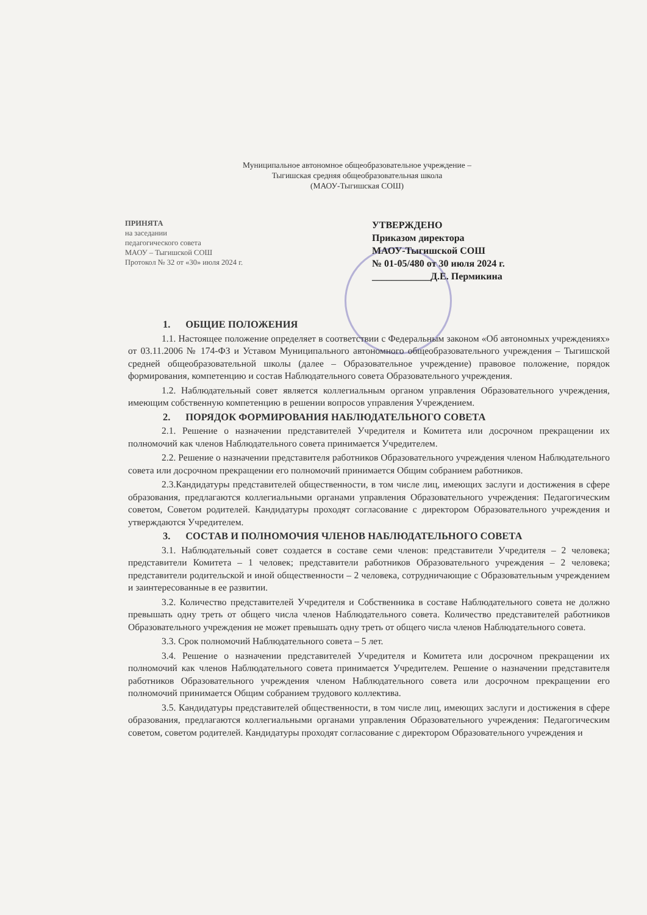Муниципальное автономное общеобразовательное учреждение –
Тыгишская средняя общеобразовательная школа
(МАОУ-Тыгишская СОШ)
ПРИНЯТА
на заседании
педагогического совета
МАОУ – Тыгишской СОШ
Протокол № 32 от «30» июля 2024 г.
УТВЕРЖДЕНО
Приказом директора
МАОУ-Тыгишской СОШ
№ 01-05/480 от 30 июля 2024 г.
____________Д.Е. Пермикина
1. ОБЩИЕ ПОЛОЖЕНИЯ
1.1. Настоящее положение определяет в соответствии с Федеральным законом «Об автономных учреждениях» от 03.11.2006 № 174-ФЗ и Уставом Муниципального автономного общеобразовательного учреждения – Тыгишской средней общеобразовательной школы (далее – Образовательное учреждение) правовое положение, порядок формирования, компетенцию и состав Наблюдательного совета Образовательного учреждения.
1.2. Наблюдательный совет является коллегиальным органом управления Образовательного учреждения, имеющим собственную компетенцию в решении вопросов управления Учреждением.
2. ПОРЯДОК ФОРМИРОВАНИЯ НАБЛЮДАТЕЛЬНОГО СОВЕТА
2.1. Решение о назначении представителей Учредителя и Комитета или досрочном прекращении их полномочий как членов Наблюдательного совета принимается Учредителем.
2.2. Решение о назначении представителя работников Образовательного учреждения членом Наблюдательного совета или досрочном прекращении его полномочий принимается Общим собранием работников.
2.3.Кандидатуры представителей общественности, в том числе лиц, имеющих заслуги и достижения в сфере образования, предлагаются коллегиальными органами управления Образовательного учреждения: Педагогическим советом, Советом родителей. Кандидатуры проходят согласование с директором Образовательного учреждения и утверждаются Учредителем.
3. СОСТАВ И ПОЛНОМОЧИЯ ЧЛЕНОВ НАБЛЮДАТЕЛЬНОГО СОВЕТА
3.1. Наблюдательный совет создается в составе семи членов: представители Учредителя – 2 человека; представители Комитета – 1 человек; представители работников Образовательного учреждения – 2 человека; представители родительской и иной общественности – 2 человека, сотрудничающие с Образовательным учреждением и заинтересованные в ее развитии.
3.2. Количество представителей Учредителя и Собственника в составе Наблюдательного совета не должно превышать одну треть от общего числа членов Наблюдательного совета. Количество представителей работников Образовательного учреждения не может превышать одну треть от общего числа членов Наблюдательного совета.
3.3. Срок полномочий Наблюдательного совета – 5 лет.
3.4. Решение о назначении представителей Учредителя и Комитета или досрочном прекращении их полномочий как членов Наблюдательного совета принимается Учредителем. Решение о назначении представителя работников Образовательного учреждения членом Наблюдательного совета или досрочном прекращении его полномочий принимается Общим собранием трудового коллектива.
3.5. Кандидатуры представителей общественности, в том числе лиц, имеющих заслуги и достижения в сфере образования, предлагаются коллегиальными органами управления Образовательного учреждения: Педагогическим советом, советом родителей. Кандидатуры проходят согласование с директором Образовательного учреждения и